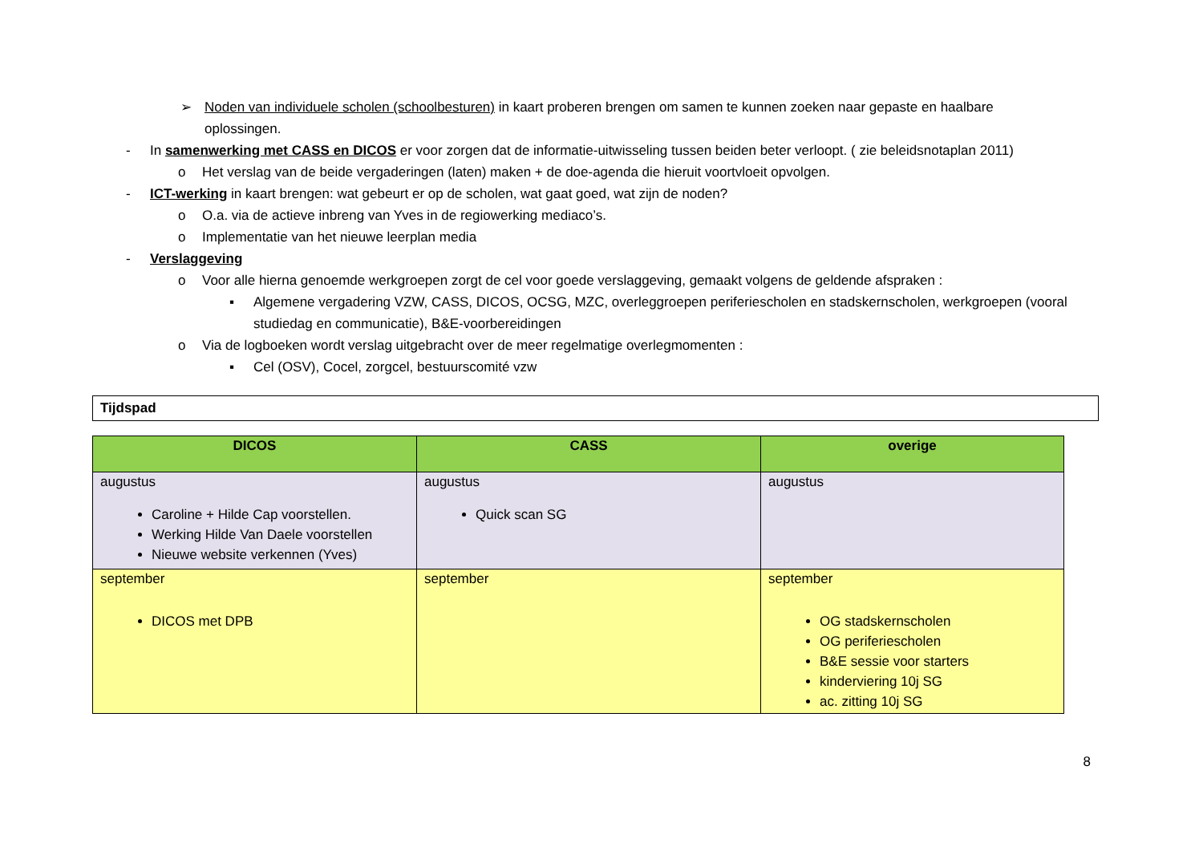➢ Noden van individuele scholen (schoolbesturen) in kaart proberen brengen om samen te kunnen zoeken naar gepaste en haalbare oplossingen.
- In samenwerking met CASS en DICOS er voor zorgen dat de informatie-uitwisseling tussen beiden beter verloopt. ( zie beleidsnotaplan 2011)
o Het verslag van de beide vergaderingen (laten) maken + de doe-agenda die hieruit voortvloeit opvolgen.
- ICT-werking in kaart brengen: wat gebeurt er op de scholen, wat gaat goed, wat zijn de noden?
o O.a. via de actieve inbreng van Yves in de regiowerking mediaco’s.
o Implementatie van het nieuwe leerplan media
- Verslaggeving
o Voor alle hierna genoemde werkgroepen zorgt de cel voor goede verslaggeving, gemaakt volgens de geldende afspraken :
▪ Algemene vergadering VZW, CASS, DICOS, OCSG, MZC, overleggroepen periferiescholen en stadskernscholen, werkgroepen (vooral studiedag en communicatie), B&E-voorbereidingen
o Via de logboeken wordt verslag uitgebracht over de meer regelmatige overlegmomenten :
▪ Cel (OSV), Cocel, zorgcel, bestuurscomité vzw
Tijdspad
| DICOS | CASS | overige |
| --- | --- | --- |
| augustus Caroline + Hilde Cap voorstellen. Werking Hilde Van Daele voorstellen Nieuwe website verkennen (Yves) | augustus Quick scan SG | augustus |
| september DICOS met DPB | september | september OG stadskernscholen OG periferiescholen B&E sessie voor starters kinderviering 10j SG ac. zitting 10j SG |
8